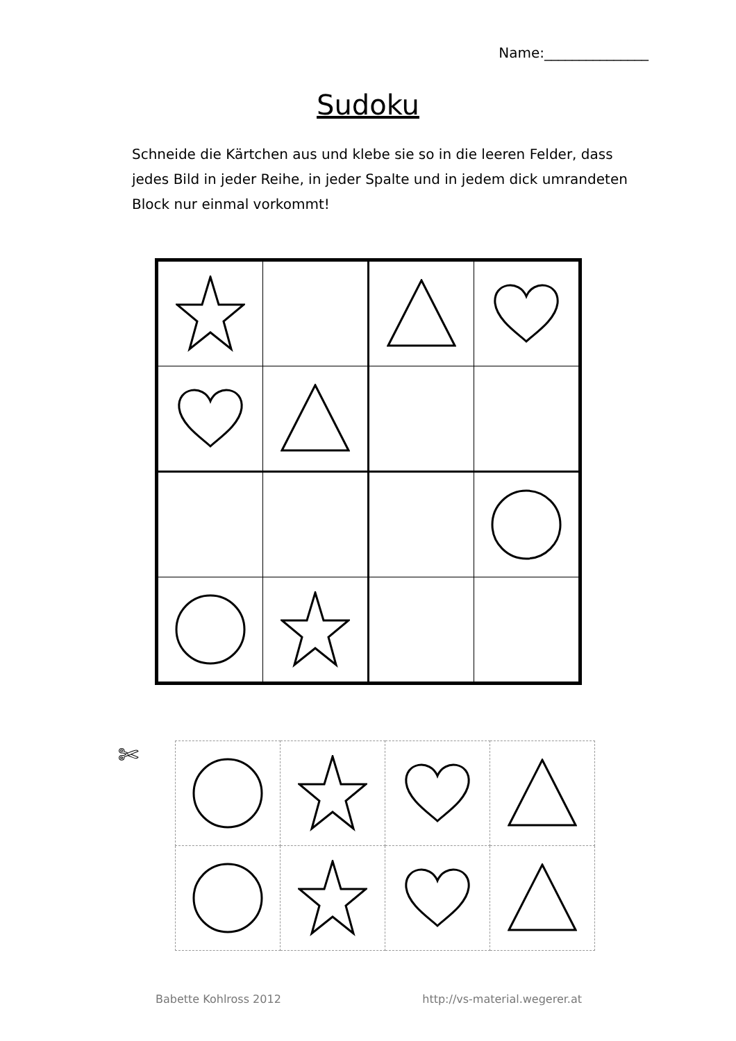Name:_______________
Sudoku
Schneide die Kärtchen aus und klebe sie so in die leeren Felder, dass jedes Bild in jeder Reihe, in jeder Spalte und in jedem dick umrandeten Block nur einmal vorkommt!
✄
Babette Kohlross 2012 http://vs-material.wegerer.at